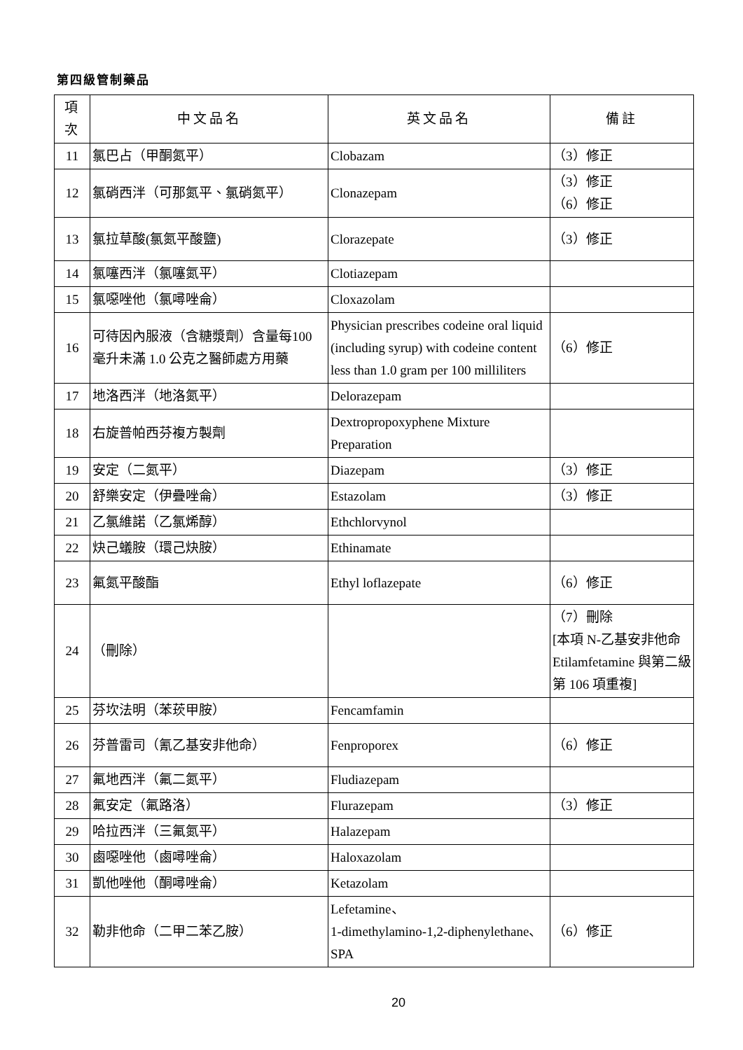第四級管制藥品
| 項次 | 中文品名 | 英文品名 | 備註 |
| --- | --- | --- | --- |
| 11 | 氯巴占（甲酮氮平） | Clobazam | （3）修正 |
| 12 | 氯硝西泮（可那氮平、氯硝氮平） | Clonazepam | （3）修正 （6）修正 |
| 13 | 氯拉草酸(氯氮平酸鹽) | Clorazepate | （3）修正 |
| 14 | 氯噻西泮（氯噻氮平） | Clotiazepam | |
| 15 | 氯噁唑他（氯噚唑侖） | Cloxazolam | |
| 16 | 可待因內服液（含糖漿劑）含量每100 毫升未滿 1.0 公克之醫師處方用藥 | Physician prescribes codeine oral liquid (including syrup) with codeine content less than 1.0 gram per 100 milliliters | （6）修正 |
| 17 | 地洛西泮（地洛氮平） | Delorazepam | |
| 18 | 右旋普帕西芬複方製劑 | Dextropropoxyphene Mixture Preparation | |
| 19 | 安定（二氮平） | Diazepam | （3）修正 |
| 20 | 舒樂安定（伊疊唑侖） | Estazolam | （3）修正 |
| 21 | 乙氯維諾（乙氯烯醇） | Ethchlorvynol | |
| 22 | 炔己蟻胺（環己炔胺） | Ethinamate | |
| 23 | 氟氮平酸酯 | Ethyl loflazepate | （6）修正 |
| 24 | （刪除） | | （7）刪除 [本項 N-乙基安非他命 Etilamfetamine 與第二級第 106 項重複] |
| 25 | 芬坎法明（苯莰甲胺） | Fencamfamin | |
| 26 | 芬普雷司（氰乙基安非他命） | Fenproporex | （6）修正 |
| 27 | 氟地西泮（氟二氮平） | Fludiazepam | |
| 28 | 氟安定（氟路洛） | Flurazepam | （3）修正 |
| 29 | 哈拉西泮（三氟氮平） | Halazepam | |
| 30 | 鹵噁唑他（鹵噚唑侖） | Haloxazolam | |
| 31 | 凱他唑他（酮噚唑侖） | Ketazolam | |
| 32 | 勒非他命（二甲二苯乙胺） | Lefetamine、 1-dimethylamino-1,2-diphenylethane、SPA | （6）修正 |
20